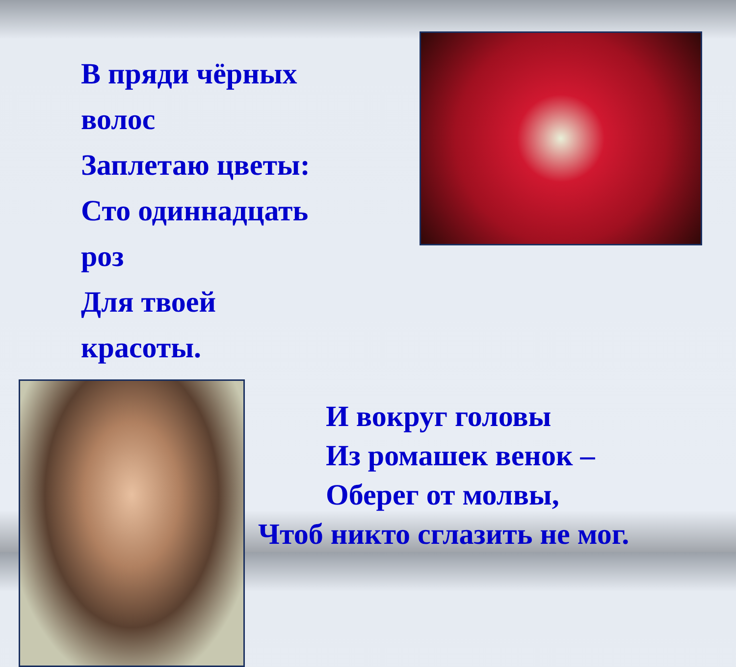В пряди чёрных волос
Заплетаю цветы:
Сто одиннадцать роз
Для твоей красоты.
И вокруг головы
Из ромашек венок –
Оберег от молвы,
Чтоб никто сглазить не мог.